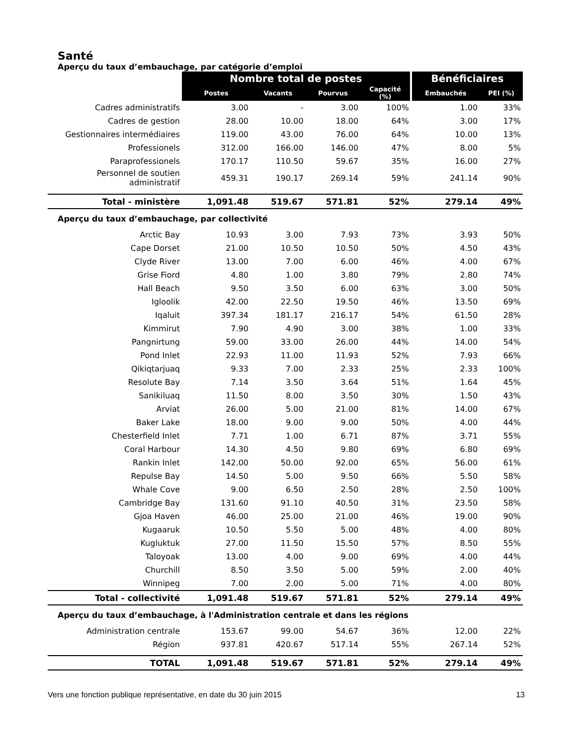Santé
Aperçu du taux d’embauchage, par catégorie d’emploi
| | Nombre total de postes | | | | Bénéficiaires | |
| | Postes | Vacants | Pourvus | Capacité (%) | Embauchés | PEI (%) |
| Cadres administratifs | 3.00 | - | 3.00 | 100% | 1.00 | 33% |
| Cadres de gestion | 28.00 | 10.00 | 18.00 | 64% | 3.00 | 17% |
| Gestionnaires intermédiaires | 119.00 | 43.00 | 76.00 | 64% | 10.00 | 13% |
| Professionels | 312.00 | 166.00 | 146.00 | 47% | 8.00 | 5% |
| Paraprofessionels | 170.17 | 110.50 | 59.67 | 35% | 16.00 | 27% |
| Personnel de soutien administratif | 459.31 | 190.17 | 269.14 | 59% | 241.14 | 90% |
| Total - ministère | 1,091.48 | 519.67 | 571.81 | 52% | 279.14 | 49% |
| Aperçu du taux d’embauchage, par collectivité | | | | | | |
| Arctic Bay | 10.93 | 3.00 | 7.93 | 73% | 3.93 | 50% |
| Cape Dorset | 21.00 | 10.50 | 10.50 | 50% | 4.50 | 43% |
| Clyde River | 13.00 | 7.00 | 6.00 | 46% | 4.00 | 67% |
| Grise Fiord | 4.80 | 1.00 | 3.80 | 79% | 2.80 | 74% |
| Hall Beach | 9.50 | 3.50 | 6.00 | 63% | 3.00 | 50% |
| Igloolik | 42.00 | 22.50 | 19.50 | 46% | 13.50 | 69% |
| Iqaluit | 397.34 | 181.17 | 216.17 | 54% | 61.50 | 28% |
| Kimmirut | 7.90 | 4.90 | 3.00 | 38% | 1.00 | 33% |
| Pangnirtung | 59.00 | 33.00 | 26.00 | 44% | 14.00 | 54% |
| Pond Inlet | 22.93 | 11.00 | 11.93 | 52% | 7.93 | 66% |
| Qikiqtarjuaq | 9.33 | 7.00 | 2.33 | 25% | 2.33 | 100% |
| Resolute Bay | 7.14 | 3.50 | 3.64 | 51% | 1.64 | 45% |
| Sanikiluaq | 11.50 | 8.00 | 3.50 | 30% | 1.50 | 43% |
| Arviat | 26.00 | 5.00 | 21.00 | 81% | 14.00 | 67% |
| Baker Lake | 18.00 | 9.00 | 9.00 | 50% | 4.00 | 44% |
| Chesterfield Inlet | 7.71 | 1.00 | 6.71 | 87% | 3.71 | 55% |
| Coral Harbour | 14.30 | 4.50 | 9.80 | 69% | 6.80 | 69% |
| Rankin Inlet | 142.00 | 50.00 | 92.00 | 65% | 56.00 | 61% |
| Repulse Bay | 14.50 | 5.00 | 9.50 | 66% | 5.50 | 58% |
| Whale Cove | 9.00 | 6.50 | 2.50 | 28% | 2.50 | 100% |
| Cambridge Bay | 131.60 | 91.10 | 40.50 | 31% | 23.50 | 58% |
| Gjoa Haven | 46.00 | 25.00 | 21.00 | 46% | 19.00 | 90% |
| Kugaaruk | 10.50 | 5.50 | 5.00 | 48% | 4.00 | 80% |
| Kugluktuk | 27.00 | 11.50 | 15.50 | 57% | 8.50 | 55% |
| Taloyoak | 13.00 | 4.00 | 9.00 | 69% | 4.00 | 44% |
| Churchill | 8.50 | 3.50 | 5.00 | 59% | 2.00 | 40% |
| Winnipeg | 7.00 | 2.00 | 5.00 | 71% | 4.00 | 80% |
| Total - collectivité | 1,091.48 | 519.67 | 571.81 | 52% | 279.14 | 49% |
| Aperçu du taux d’embauchage, à l'Administration centrale et dans les régions | | | | | | |
| Administration centrale | 153.67 | 99.00 | 54.67 | 36% | 12.00 | 22% |
| Région | 937.81 | 420.67 | 517.14 | 55% | 267.14 | 52% |
| TOTAL | 1,091.48 | 519.67 | 571.81 | 52% | 279.14 | 49% |
Vers une fonction publique représentative, en date du 30 juin 2015 13